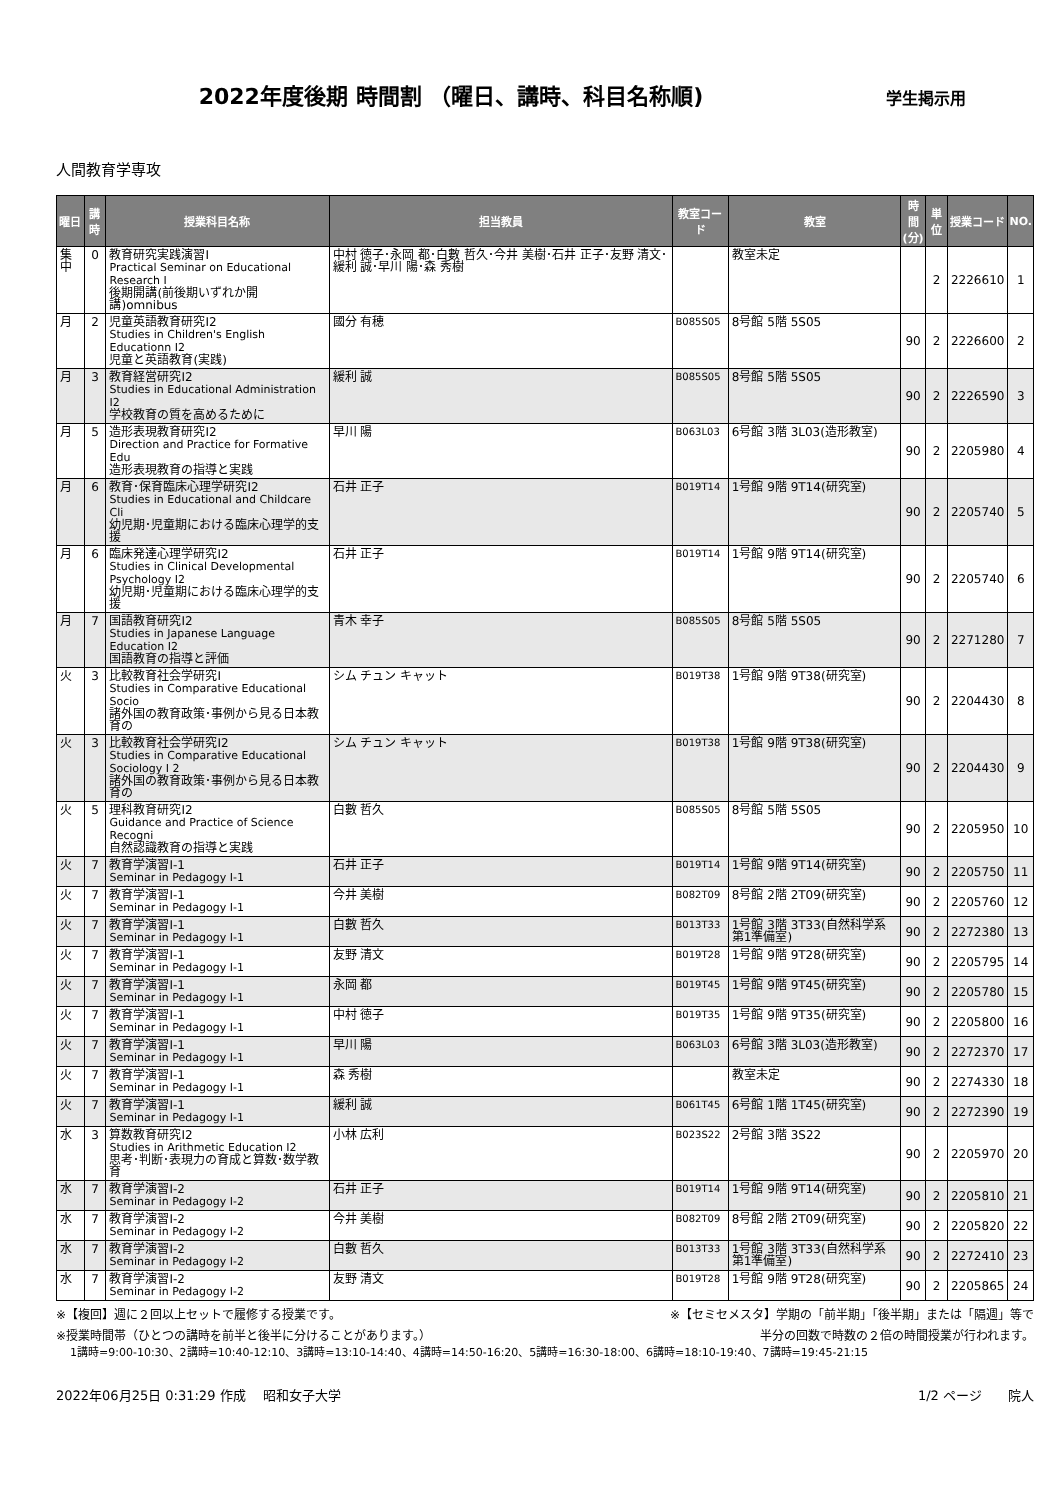2022年度後期 時間割 （曜日、講時、科目名称順)
学生掲示用
人間教育学専攻
| 曜日 | 講時 | 授業科目名称 | 担当教員 | 教室コード | 教室 | 時間 (分) | 単位 | 授業コード | NO. |
| --- | --- | --- | --- | --- | --- | --- | --- | --- | --- |
| 集中 | 0 | 教育研究実践演習Ⅰ Practical Seminar on Educational Research Ⅰ 後期開講(前後期いずれか開講)omnibus | 中村 徳子･永岡 都･白數 哲久･今井 美樹･石井 正子･友野 清文･緩利 誠･早川 陽･森 秀樹 | | 教室未定 | | 2 | 2226610 | 1 |
| 月 | 2 | 児童英語教育研究Ⅰ2 Studies in Children's English Educationn Ⅰ2 児童と英語教育(実践) | 國分 有穂 | B085S05 | 8号館 5階 5S05 | 90 | 2 | 2226600 | 2 |
| 月 | 3 | 教育経営研究Ⅰ2 Studies in Educational Administration Ⅰ2 学校教育の質を高めるために | 緩利 誠 | B085S05 | 8号館 5階 5S05 | 90 | 2 | 2226590 | 3 |
| 月 | 5 | 造形表現教育研究Ⅰ2 Direction and Practice for Formative Edu 造形表現教育の指導と実践 | 早川 陽 | B063L03 | 6号館 3階 3L03(造形教室) | 90 | 2 | 2205980 | 4 |
| 月 | 6 | 教育･保育臨床心理学研究Ⅰ2 Studies in Educational and Childcare Cli 幼児期･児童期における臨床心理学的支援 | 石井 正子 | B019T14 | 1号館 9階 9T14(研究室) | 90 | 2 | 2205740 | 5 |
| 月 | 6 | 臨床発達心理学研究Ⅰ2 Studies in Clinical Developmental Psychology Ⅰ2 幼児期･児童期における臨床心理学的支援 | 石井 正子 | B019T14 | 1号館 9階 9T14(研究室) | 90 | 2 | 2205740 | 6 |
| 月 | 7 | 国語教育研究Ⅰ2 Studies in Japanese Language Education Ⅰ2 国語教育の指導と評価 | 青木 幸子 | B085S05 | 8号館 5階 5S05 | 90 | 2 | 2271280 | 7 |
| 火 | 3 | 比較教育社会学研究Ⅰ Studies in Comparative Educational Socio 諸外国の教育政策･事例から見る日本教育の | シム チュン キャット | B019T38 | 1号館 9階 9T38(研究室) | 90 | 2 | 2204430 | 8 |
| 火 | 3 | 比較教育社会学研究Ⅰ2 Studies in Comparative Educational Sociology Ⅰ 2 諸外国の教育政策･事例から見る日本教育の | シム チュン キャット | B019T38 | 1号館 9階 9T38(研究室) | 90 | 2 | 2204430 | 9 |
| 火 | 5 | 理科教育研究Ⅰ2 Guidance and Practice of Science Recogni 自然認識教育の指導と実践 | 白數 哲久 | B085S05 | 8号館 5階 5S05 | 90 | 2 | 2205950 | 10 |
| 火 | 7 | 教育学演習Ⅰ-1 Seminar in Pedagogy Ⅰ-1 | 石井 正子 | B019T14 | 1号館 9階 9T14(研究室) | 90 | 2 | 2205750 | 11 |
| 火 | 7 | 教育学演習Ⅰ-1 Seminar in Pedagogy Ⅰ-1 | 今井 美樹 | B082T09 | 8号館 2階 2T09(研究室) | 90 | 2 | 2205760 | 12 |
| 火 | 7 | 教育学演習Ⅰ-1 Seminar in Pedagogy Ⅰ-1 | 白數 哲久 | B013T33 | 1号館 3階 3T33(自然科学系第1準備室) | 90 | 2 | 2272380 | 13 |
| 火 | 7 | 教育学演習Ⅰ-1 Seminar in Pedagogy Ⅰ-1 | 友野 清文 | B019T28 | 1号館 9階 9T28(研究室) | 90 | 2 | 2205795 | 14 |
| 火 | 7 | 教育学演習Ⅰ-1 Seminar in Pedagogy Ⅰ-1 | 永岡 都 | B019T45 | 1号館 9階 9T45(研究室) | 90 | 2 | 2205780 | 15 |
| 火 | 7 | 教育学演習Ⅰ-1 Seminar in Pedagogy Ⅰ-1 | 中村 徳子 | B019T35 | 1号館 9階 9T35(研究室) | 90 | 2 | 2205800 | 16 |
| 火 | 7 | 教育学演習Ⅰ-1 Seminar in Pedagogy Ⅰ-1 | 早川 陽 | B063L03 | 6号館 3階 3L03(造形教室) | 90 | 2 | 2272370 | 17 |
| 火 | 7 | 教育学演習Ⅰ-1 Seminar in Pedagogy Ⅰ-1 | 森 秀樹 | | 教室未定 | 90 | 2 | 2274330 | 18 |
| 火 | 7 | 教育学演習Ⅰ-1 Seminar in Pedagogy Ⅰ-1 | 緩利 誠 | B061T45 | 6号館 1階 1T45(研究室) | 90 | 2 | 2272390 | 19 |
| 水 | 3 | 算数教育研究Ⅰ2 Studies in Arithmetic Education Ⅰ2 思考･判断･表現力の育成と算数･数学教育 | 小林 広利 | B023S22 | 2号館 3階 3S22 | 90 | 2 | 2205970 | 20 |
| 水 | 7 | 教育学演習Ⅰ-2 Seminar in Pedagogy Ⅰ-2 | 石井 正子 | B019T14 | 1号館 9階 9T14(研究室) | 90 | 2 | 2205810 | 21 |
| 水 | 7 | 教育学演習Ⅰ-2 Seminar in Pedagogy Ⅰ-2 | 今井 美樹 | B082T09 | 8号館 2階 2T09(研究室) | 90 | 2 | 2205820 | 22 |
| 水 | 7 | 教育学演習Ⅰ-2 Seminar in Pedagogy Ⅰ-2 | 白數 哲久 | B013T33 | 1号館 3階 3T33(自然科学系第1準備室) | 90 | 2 | 2272410 | 23 |
| 水 | 7 | 教育学演習Ⅰ-2 Seminar in Pedagogy Ⅰ-2 | 友野 清文 | B019T28 | 1号館 9階 9T28(研究室) | 90 | 2 | 2205865 | 24 |
※【複回】週に２回以上セットで履修する授業です。 ※【セミセメスタ】学期の「前半期」「後半期」または「隔週」等で
※授業時間帯（ひとつの講時を前半と後半に分けることがあります。） 半分の回数で時数の２倍の時間授業が行われます。
1講時=9:00-10:30、2講時=10:40-12:10、3講時=13:10-14:40、4講時=14:50-16:20、5講時=16:30-18:00、6講時=18:10-19:40、7講時=19:45-21:15
2022年06月25日 0:31:29 作成　 昭和女子大学 1/2 ページ　　院人